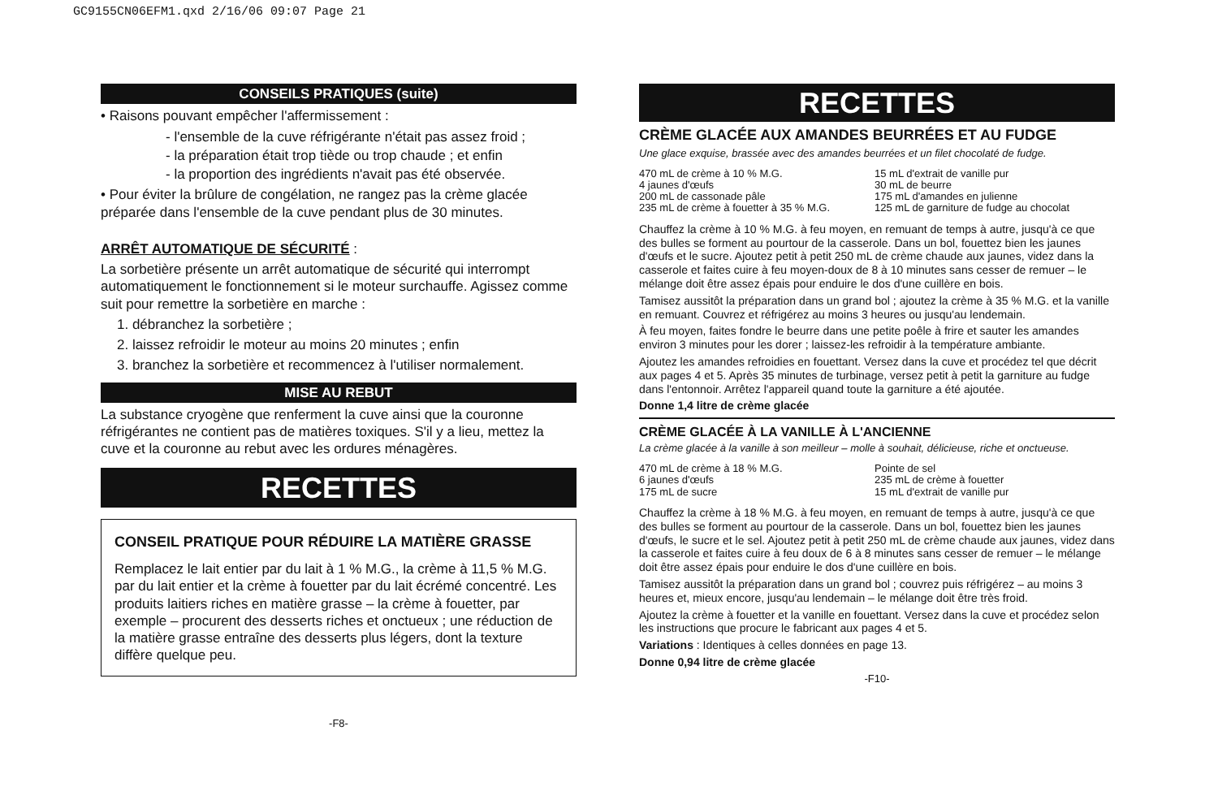GC9155CN06EFM1.qxd 2/16/06 09:07 Page 21
CONSEILS PRATIQUES (suite)
• Raisons pouvant empêcher l'affermissement :
- l'ensemble de la cuve réfrigérante n'était pas assez froid ;
- la préparation était trop tiède ou trop chaude ; et enfin
- la proportion des ingrédients n'avait pas été observée.
• Pour éviter la brûlure de congélation, ne rangez pas la crème glacée préparée dans l'ensemble de la cuve pendant plus de 30 minutes.
ARRÊT AUTOMATIQUE DE SÉCURITÉ :
La sorbetière présente un arrêt automatique de sécurité qui interrompt automatiquement le fonctionnement si le moteur surchauffe. Agissez comme suit pour remettre la sorbetière en marche :
1. débranchez la sorbetière ;
2. laissez refroidir le moteur au moins 20 minutes ; enfin
3. branchez la sorbetière et recommencez à l'utiliser normalement.
MISE AU REBUT
La substance cryogène que renferment la cuve ainsi que la couronne réfrigérantes ne contient pas de matières toxiques. S'il y a lieu, mettez la cuve et la couronne au rebut avec les ordures ménagères.
RECETTES
CONSEIL PRATIQUE POUR RÉDUIRE LA MATIÈRE GRASSE
Remplacez le lait entier par du lait à 1 % M.G., la crème à 11,5 % M.G. par du lait entier et la crème à fouetter par du lait écrémé concentré. Les produits laitiers riches en matière grasse – la crème à fouetter, par exemple – procurent des desserts riches et onctueux ; une réduction de la matière grasse entraîne des desserts plus légers, dont la texture diffère quelque peu.
-F8-
RECETTES
CRÈME GLACÉE AUX AMANDES BEURRÉES ET AU FUDGE
Une glace exquise, brassée avec des amandes beurrées et un filet chocolaté de fudge.
470 mL de crème à 10 % M.G.
4 jaunes d'œufs
200 mL de cassonade pâle
235 mL de crème à fouetter à 35 % M.G.
15 mL d'extrait de vanille pur
30 mL de beurre
175 mL d'amandes en julienne
125 mL de garniture de fudge au chocolat
Chauffez la crème à 10 % M.G. à feu moyen, en remuant de temps à autre, jusqu'à ce que des bulles se forment au pourtour de la casserole. Dans un bol, fouettez bien les jaunes d'œufs et le sucre. Ajoutez petit à petit 250 mL de crème chaude aux jaunes, videz dans la casserole et faites cuire à feu moyen-doux de 8 à 10 minutes sans cesser de remuer – le mélange doit être assez épais pour enduire le dos d'une cuillère en bois.
Tamisez aussitôt la préparation dans un grand bol ; ajoutez la crème à 35 % M.G. et la vanille en remuant. Couvrez et réfrigérez au moins 3 heures ou jusqu'au lendemain.
À feu moyen, faites fondre le beurre dans une petite poêle à frire et sauter les amandes environ 3 minutes pour les dorer ; laissez-les refroidir à la température ambiante.
Ajoutez les amandes refroidies en fouettant. Versez dans la cuve et procédez tel que décrit aux pages 4 et 5. Après 35 minutes de turbinage, versez petit à petit la garniture au fudge dans l'entonnoir. Arrêtez l'appareil quand toute la garniture a été ajoutée.
Donne 1,4 litre de crème glacée
CRÈME GLACÉE À LA VANILLE À L'ANCIENNE
La crème glacée à la vanille à son meilleur – molle à souhait, délicieuse, riche et onctueuse.
470 mL de crème à 18 % M.G.
6 jaunes d'œufs
175 mL de sucre
Pointe de sel
235 mL de crème à fouetter
15 mL d'extrait de vanille pur
Chauffez la crème à 18 % M.G. à feu moyen, en remuant de temps à autre, jusqu'à ce que des bulles se forment au pourtour de la casserole. Dans un bol, fouettez bien les jaunes d'œufs, le sucre et le sel. Ajoutez petit à petit 250 mL de crème chaude aux jaunes, videz dans la casserole et faites cuire à feu doux de 6 à 8 minutes sans cesser de remuer – le mélange doit être assez épais pour enduire le dos d'une cuillère en bois.
Tamisez aussitôt la préparation dans un grand bol ; couvrez puis réfrigérez – au moins 3 heures et, mieux encore, jusqu'au lendemain – le mélange doit être très froid.
Ajoutez la crème à fouetter et la vanille en fouettant. Versez dans la cuve et procédez selon les instructions que procure le fabricant aux pages 4 et 5.
Variations : Identiques à celles données en page 13.
Donne 0,94 litre de crème glacée
-F10-